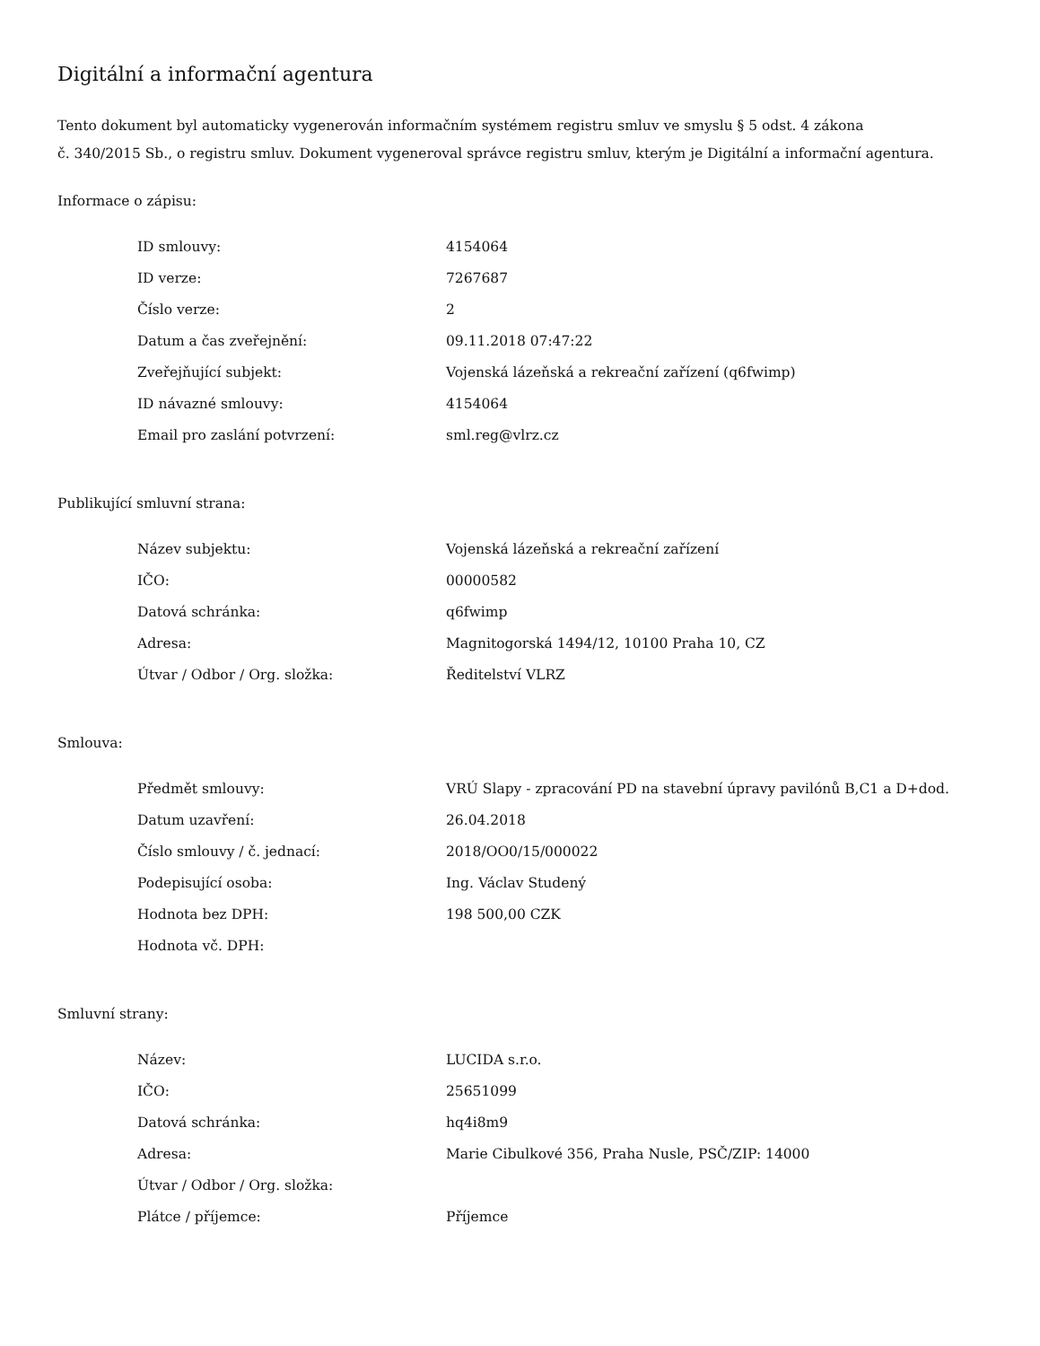Digitální a informační agentura
Tento dokument byl automaticky vygenerován informačním systémem registru smluv ve smyslu § 5 odst. 4 zákona
č. 340/2015 Sb., o registru smluv. Dokument vygeneroval správce registru smluv, kterým je Digitální a informační agentura.
Informace o zápisu:
| ID smlouvy: | 4154064 |
| ID verze: | 7267687 |
| Číslo verze: | 2 |
| Datum a čas zveřejnění: | 09.11.2018 07:47:22 |
| Zveřejňující subjekt: | Vojenská lázeňská a rekreační zařízení (q6fwimp) |
| ID návazné smlouvy: | 4154064 |
| Email pro zaslání potvrzení: | sml.reg@vlrz.cz |
Publikující smluvní strana:
| Název subjektu: | Vojenská lázeňská a rekreační zařízení |
| IČO: | 00000582 |
| Datová schránka: | q6fwimp |
| Adresa: | Magnitogorská 1494/12, 10100 Praha 10, CZ |
| Útvar / Odbor / Org. složka: | Ředitelství VLRZ |
Smlouva:
| Předmět smlouvy: | VRÚ Slapy - zpracování PD na stavební úpravy pavilónů B,C1 a D+dod. |
| Datum uzavření: | 26.04.2018 |
| Číslo smlouvy / č. jednací: | 2018/OO0/15/000022 |
| Podepisující osoba: | Ing. Václav Studený |
| Hodnota bez DPH: | 198 500,00 CZK |
| Hodnota vč. DPH: | |
Smluvní strany:
| Název: | LUCIDA s.r.o. |
| IČO: | 25651099 |
| Datová schránka: | hq4i8m9 |
| Adresa: | Marie Cibulkové 356, Praha Nusle, PSČ/ZIP: 14000 |
| Útvar / Odbor / Org. složka: | |
| Plátce / příjemce: | Příjemce |